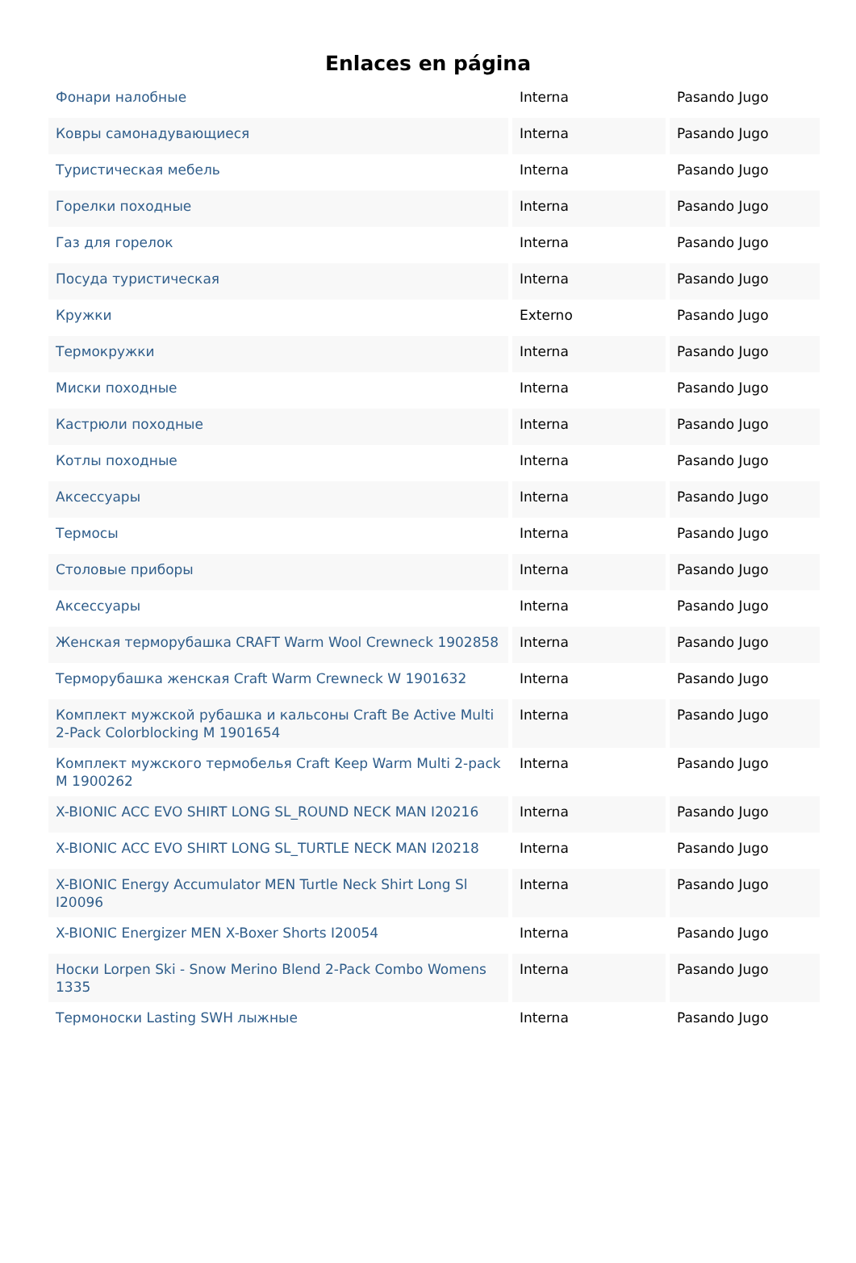Enlaces en página
| Фонари налобные | Interna | Pasando Jugo |
| Ковры самонадувающиеся | Interna | Pasando Jugo |
| Туристическая мебель | Interna | Pasando Jugo |
| Горелки походные | Interna | Pasando Jugo |
| Газ для горелок | Interna | Pasando Jugo |
| Посуда туристическая | Interna | Pasando Jugo |
| Кружки | Externo | Pasando Jugo |
| Термокружки | Interna | Pasando Jugo |
| Миски походные | Interna | Pasando Jugo |
| Кастрюли походные | Interna | Pasando Jugo |
| Котлы походные | Interna | Pasando Jugo |
| Аксессуары | Interna | Pasando Jugo |
| Термосы | Interna | Pasando Jugo |
| Столовые приборы | Interna | Pasando Jugo |
| Аксессуары | Interna | Pasando Jugo |
| Женская терморубашка CRAFT Warm Wool Crewneck 1902858 | Interna | Pasando Jugo |
| Терморубашка женская Craft Warm Crewneck W 1901632 | Interna | Pasando Jugo |
| Комплект мужской рубашка и кальсоны Craft Be Active Multi 2-Pack Colorblocking M 1901654 | Interna | Pasando Jugo |
| Комплект мужского термобелья Craft Keep Warm Multi 2-pack M 1900262 | Interna | Pasando Jugo |
| X-BIONIC ACC EVO SHIRT LONG SL_ROUND NECK MAN I20216 | Interna | Pasando Jugo |
| X-BIONIC ACC EVO SHIRT LONG SL_TURTLE NECK MAN I20218 | Interna | Pasando Jugo |
| X-BIONIC Energy Accumulator MEN Turtle Neck Shirt Long Sl I20096 | Interna | Pasando Jugo |
| X-BIONIC Energizer MEN X-Boxer Shorts I20054 | Interna | Pasando Jugo |
| Носки Lorpen Ski - Snow Merino Blend 2-Pack Combo Womens 1335 | Interna | Pasando Jugo |
| Термоноски Lasting SWH лыжные | Interna | Pasando Jugo |